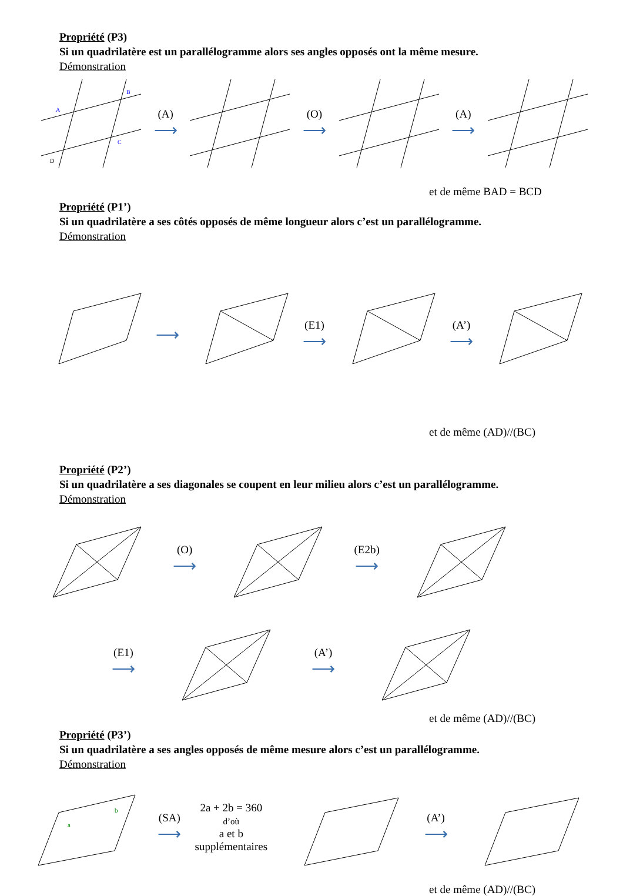Propriété (P3)
Si un quadrilatère est un parallélogramme alors ses angles opposés ont la même mesure.
Démonstration
A
B
C
D
(A)
⟶
(O)
⟶
(A)
⟶
et de même BAD = BCD
Propriété (P1’)
Si un quadrilatère a ses côtés opposés de même longueur alors c’est un parallélogramme.
Démonstration
⟶
(E1)
⟶
(A’)
⟶
et de même (AD)//(BC)
Propriété (P2’)
Si un quadrilatère a ses diagonales se coupent en leur milieu alors c’est un parallélogramme.
Démonstration
(O)
⟶
(E2b)
⟶
(E1)
⟶
(A’)
⟶
et de même (AD)//(BC)
Propriété (P3’)
Si un quadrilatère a ses angles opposés de même mesure alors c’est un parallélogramme.
Démonstration
a
b
(SA)
⟶
2a + 2b = 360
d’où
a et b
supplémentaires
(A’)
⟶
et de même (AD)//(BC)